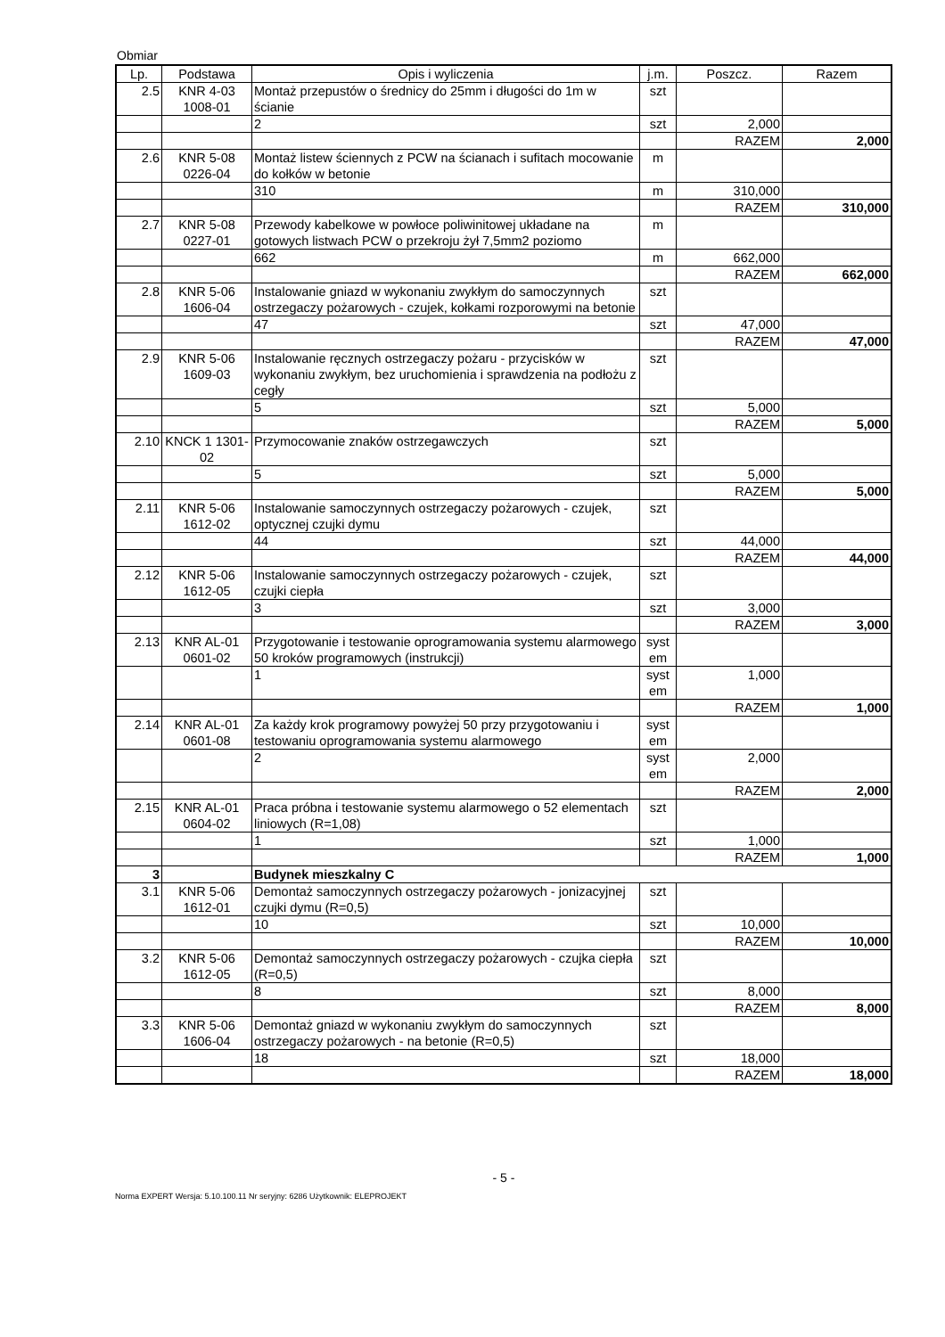Obmiar
| Lp. | Podstawa | Opis i wyliczenia | j.m. | Poszcz. | Razem |
| --- | --- | --- | --- | --- | --- |
| 2.5 | KNR 4-03 1008-01 | Montaż przepustów o średnicy do 25mm i długości do 1m w ścianie | szt | | |
| | | 2 | szt | 2,000 | |
| | | | | RAZEM | 2,000 |
| 2.6 | KNR 5-08 0226-04 | Montaż listew ściennych z PCW na ścianach i sufitach mocowanie do kołków w betonie | m | | |
| | | 310 | m | 310,000 | |
| | | | | RAZEM | 310,000 |
| 2.7 | KNR 5-08 0227-01 | Przewody kabelkowe w powłoce poliwinitowej układane na gotowych listwach PCW o przekroju żył 7,5mm2 poziomo | m | | |
| | | 662 | m | 662,000 | |
| | | | | RAZEM | 662,000 |
| 2.8 | KNR 5-06 1606-04 | Instalowanie gniazd w wykonaniu zwykłym do samoczynnych ostrzegaczy pożarowych - czujek, kołkami rozporowymi na betonie | szt | | |
| | | 47 | szt | 47,000 | |
| | | | | RAZEM | 47,000 |
| 2.9 | KNR 5-06 1609-03 | Instalowanie ręcznych ostrzegaczy pożaru - przycisków w wykonaniu zwykłym, bez uruchomienia i sprawdzenia na podłożu z cegły | szt | | |
| | | 5 | szt | 5,000 | |
| | | | | RAZEM | 5,000 |
| 2.10 | KNCK 1 1301-02 | Przymocowanie znaków ostrzegawczych | szt | | |
| | | 5 | szt | 5,000 | |
| | | | | RAZEM | 5,000 |
| 2.11 | KNR 5-06 1612-02 | Instalowanie samoczynnych ostrzegaczy pożarowych - czujek, optycznej czujki dymu | szt | | |
| | | 44 | szt | 44,000 | |
| | | | | RAZEM | 44,000 |
| 2.12 | KNR 5-06 1612-05 | Instalowanie samoczynnych ostrzegaczy pożarowych - czujek, czujki ciepła | szt | | |
| | | 3 | szt | 3,000 | |
| | | | | RAZEM | 3,000 |
| 2.13 | KNR AL-01 0601-02 | Przygotowanie i testowanie oprogramowania systemu alarmowego 50 kroków programowych (instrukcji) | syst em | | |
| | | 1 | syst em | 1,000 | |
| | | | | RAZEM | 1,000 |
| 2.14 | KNR AL-01 0601-08 | Za każdy krok programowy powyżej 50 przy przygotowaniu i testowaniu oprogramowania systemu alarmowego | syst em | | |
| | | 2 | syst em | 2,000 | |
| | | | | RAZEM | 2,000 |
| 2.15 | KNR AL-01 0604-02 | Praca próbna i testowanie systemu alarmowego o 52 elementach liniowych (R=1,08) | szt | | |
| | | 1 | szt | 1,000 | |
| | | | | RAZEM | 1,000 |
| 3 | | Budynek mieszkalny C | | | |
| 3.1 | KNR 5-06 1612-01 | Demontaż samoczynnych ostrzegaczy pożarowych - jonizacyjnej czujki dymu (R=0,5) | szt | | |
| | | 10 | szt | 10,000 | |
| | | | | RAZEM | 10,000 |
| 3.2 | KNR 5-06 1612-05 | Demontaż samoczynnych ostrzegaczy pożarowych - czujka ciepła (R=0,5) | szt | | |
| | | 8 | szt | 8,000 | |
| | | | | RAZEM | 8,000 |
| 3.3 | KNR 5-06 1606-04 | Demontaż gniazd w wykonaniu zwykłym do samoczynnych ostrzegaczy pożarowych - na betonie (R=0,5) | szt | | |
| | | 18 | szt | 18,000 | |
| | | | | RAZEM | 18,000 |
- 5 -
Norma EXPERT Wersja: 5.10.100.11 Nr seryjny: 6286 Użytkownik: ELEPROJEKT